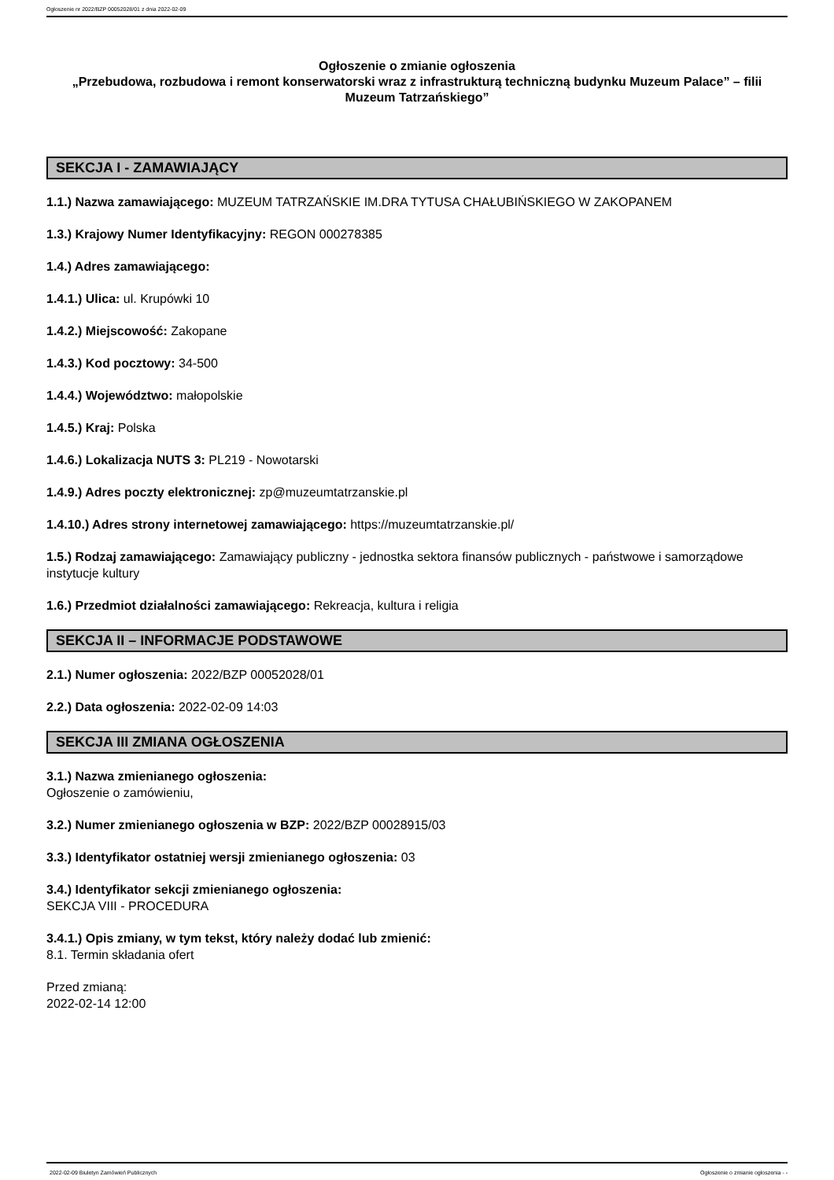Ogłoszenie nr 2022/BZP 00052028/01 z dnia 2022-02-09
Ogłoszenie o zmianie ogłoszenia
„Przebudowa, rozbudowa i remont konserwatorski wraz z infrastrukturą techniczną budynku Muzeum Palace” – filii Muzeum Tatrzańskiego”
SEKCJA I - ZAMAWIAJĄCY
1.1.) Nazwa zamawiającego: MUZEUM TATRZAŃSKIE IM.DRA TYTUSA CHAŁUBIŃSKIEGO W ZAKOPANEM
1.3.) Krajowy Numer Identyfikacyjny: REGON 000278385
1.4.) Adres zamawiającego:
1.4.1.) Ulica: ul. Krupówki 10
1.4.2.) Miejscowość: Zakopane
1.4.3.) Kod pocztowy: 34-500
1.4.4.) Województwo: małopolskie
1.4.5.) Kraj: Polska
1.4.6.) Lokalizacja NUTS 3: PL219 - Nowotarski
1.4.9.) Adres poczty elektronicznej: zp@muzeumtatrzanskie.pl
1.4.10.) Adres strony internetowej zamawiającego: https://muzeumtatrzanskie.pl/
1.5.) Rodzaj zamawiającego: Zamawiający publiczny - jednostka sektora finansów publicznych - państwowe i samorządowe instytucje kultury
1.6.) Przedmiot działalności zamawiającego: Rekreacja, kultura i religia
SEKCJA II – INFORMACJE PODSTAWOWE
2.1.) Numer ogłoszenia: 2022/BZP 00052028/01
2.2.) Data ogłoszenia: 2022-02-09 14:03
SEKCJA III ZMIANA OGŁOSZENIA
3.1.) Nazwa zmienianego ogłoszenia:
Ogłoszenie o zamówieniu,
3.2.) Numer zmienianego ogłoszenia w BZP: 2022/BZP 00028915/03
3.3.) Identyfikator ostatniej wersji zmienianego ogłoszenia: 03
3.4.) Identyfikator sekcji zmienianego ogłoszenia:
SEKCJA VIII - PROCEDURA
3.4.1.) Opis zmiany, w tym tekst, który należy dodać lub zmienić:
8.1. Termin składania ofert
Przed zmianą:
2022-02-14 12:00
2022-02-09 Biuletyn Zamówień Publicznych Ogłoszenie o zmianie ogłoszenia - -